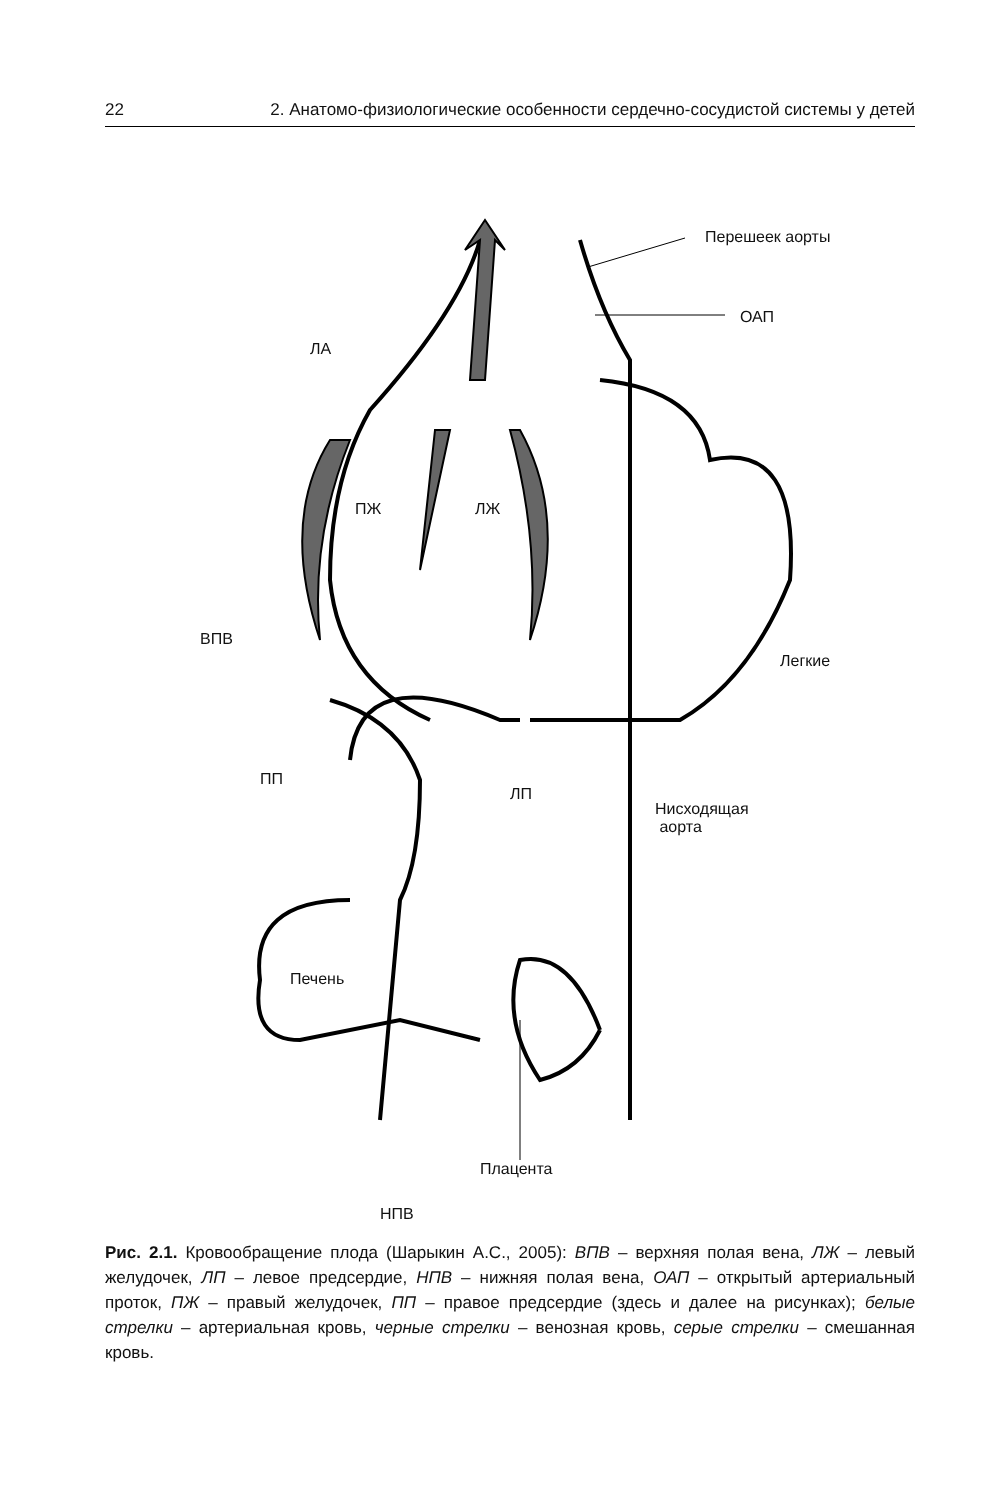22 2. Анатомо-физиологические особенности сердечно-сосудистой системы у детей
Перешеек аорты
ОАП
ЛА
ПЖ ЛЖ
ВПВ
Легкие
ПП
ЛП
Нисходящая
аорта
Печень
Плацента
НПВ
Рис. 2.1. Кровообращение плода (Шарыкин А.С., 2005): ВПВ – верхняя полая вена, ЛЖ – левый желудочек, ЛП – левое предсердие, НПВ – нижняя полая вена, ОАП – открытый артериальный проток, ПЖ – правый желудочек, ПП – правое предсердие (здесь и далее на рисунках); белые стрелки – артериальная кровь, черные стрелки – венозная кровь, серые стрелки – смешанная кровь.